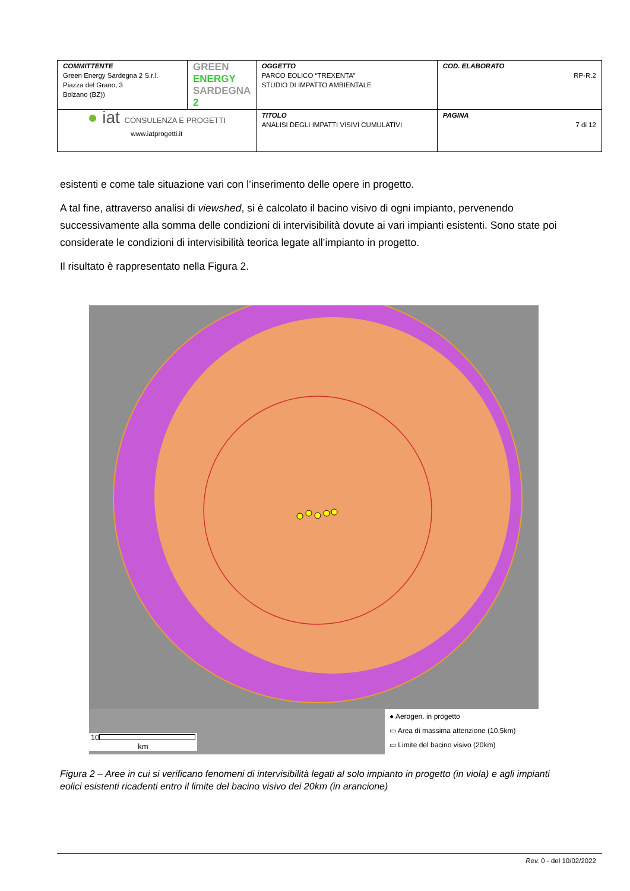| COMMITTENTE Green Energy Sardegna 2 S.r.l. Piazza del Grano, 3 Bolzano (BZ)) | GREEN ENERGY SARDEGNA 2 | OGGETTO PARCO EOLICO “TREXENTA” STUDIO DI IMPATTO AMBIENTALE | COD. ELABORATO RP-R.2 |
| ● iat CONSULENZA E PROGETTI www.iatprogetti.it | | TITOLO ANALISI DEGLI IMPATTI VISIVI CUMULATIVI | PAGINA 7 di 12 |
esistenti e come tale situazione vari con l’inserimento delle opere in progetto.
A tal fine, attraverso analisi di viewshed, si è calcolato il bacino visivo di ogni impianto, pervenendo successivamente alla somma delle condizioni di intervisibilità dovute ai vari impianti esistenti. Sono state poi considerate le condizioni di intervisibilità teorica legate all’impianto in progetto.
Il risultato è rappresentato nella Figura 2.
10
km
● Aerogen. in progetto
▭ Area di massima attenzione (10,5km)
▭ Limite del bacino visivo (20km)
Figura 2 – Aree in cui si verificano fenomeni di intervisibilità legati al solo impianto in progetto (in viola) e agli impianti eolici esistenti ricadenti entro il limite del bacino visivo dei 20km (in arancione)
Rev. 0 - del 10/02/2022